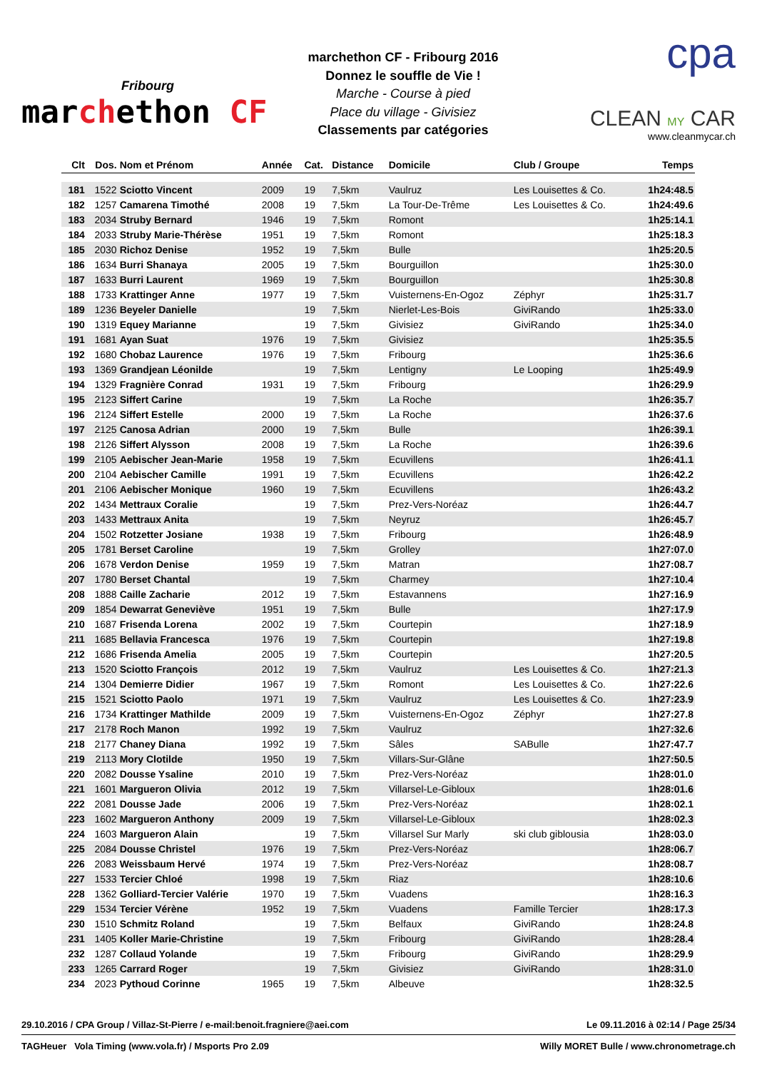Fribourg
marchethon CF
marchethon CF - Fribourg 2016
Donnez le souffle de Vie !
Marche - Course à pied
Place du village - Givisiez
Classements par catégories
cpa
CLEAN MY CAR
www.cleanmycar.ch
| Clt | Dos. | Nom et Prénom | Année | Cat. | Distance | Domicile | Club / Groupe | Temps |
| --- | --- | --- | --- | --- | --- | --- | --- | --- |
| 181 | 1522 | Sciotto Vincent | 2009 | 19 | 7,5km | Vaulruz | Les Louisettes & Co. | 1h24:48.5 |
| 182 | 1257 | Camarena Timothé | 2008 | 19 | 7,5km | La Tour-De-Trême | Les Louisettes & Co. | 1h24:49.6 |
| 183 | 2034 | Struby Bernard | 1946 | 19 | 7,5km | Romont | | 1h25:14.1 |
| 184 | 2033 | Struby Marie-Thérèse | 1951 | 19 | 7,5km | Romont | | 1h25:18.3 |
| 185 | 2030 | Richoz Denise | 1952 | 19 | 7,5km | Bulle | | 1h25:20.5 |
| 186 | 1634 | Burri Shanaya | 2005 | 19 | 7,5km | Bourguillon | | 1h25:30.0 |
| 187 | 1633 | Burri Laurent | 1969 | 19 | 7,5km | Bourguillon | | 1h25:30.8 |
| 188 | 1733 | Krattinger Anne | 1977 | 19 | 7,5km | Vuisternens-En-Ogoz | Zéphyr | 1h25:31.7 |
| 189 | 1236 | Beyeler Danielle | | 19 | 7,5km | Nierlet-Les-Bois | GiviRando | 1h25:33.0 |
| 190 | 1319 | Equey Marianne | | 19 | 7,5km | Givisiez | GiviRando | 1h25:34.0 |
| 191 | 1681 | Ayan Suat | 1976 | 19 | 7,5km | Givisiez | | 1h25:35.5 |
| 192 | 1680 | Chobaz Laurence | 1976 | 19 | 7,5km | Fribourg | | 1h25:36.6 |
| 193 | 1369 | Grandjean Léonilde | | 19 | 7,5km | Lentigny | Le Looping | 1h25:49.9 |
| 194 | 1329 | Fragnière Conrad | 1931 | 19 | 7,5km | Fribourg | | 1h26:29.9 |
| 195 | 2123 | Siffert Carine | | 19 | 7,5km | La Roche | | 1h26:35.7 |
| 196 | 2124 | Siffert Estelle | 2000 | 19 | 7,5km | La Roche | | 1h26:37.6 |
| 197 | 2125 | Canosa Adrian | 2000 | 19 | 7,5km | Bulle | | 1h26:39.1 |
| 198 | 2126 | Siffert Alysson | 2008 | 19 | 7,5km | La Roche | | 1h26:39.6 |
| 199 | 2105 | Aebischer Jean-Marie | 1958 | 19 | 7,5km | Ecuvillens | | 1h26:41.1 |
| 200 | 2104 | Aebischer Camille | 1991 | 19 | 7,5km | Ecuvillens | | 1h26:42.2 |
| 201 | 2106 | Aebischer Monique | 1960 | 19 | 7,5km | Ecuvillens | | 1h26:43.2 |
| 202 | 1434 | Mettraux Coralie | | 19 | 7,5km | Prez-Vers-Noréaz | | 1h26:44.7 |
| 203 | 1433 | Mettraux Anita | | 19 | 7,5km | Neyruz | | 1h26:45.7 |
| 204 | 1502 | Rotzetter Josiane | 1938 | 19 | 7,5km | Fribourg | | 1h26:48.9 |
| 205 | 1781 | Berset Caroline | | 19 | 7,5km | Grolley | | 1h27:07.0 |
| 206 | 1678 | Verdon Denise | 1959 | 19 | 7,5km | Matran | | 1h27:08.7 |
| 207 | 1780 | Berset Chantal | | 19 | 7,5km | Charmey | | 1h27:10.4 |
| 208 | 1888 | Caille Zacharie | 2012 | 19 | 7,5km | Estavannens | | 1h27:16.9 |
| 209 | 1854 | Dewarrat Geneviève | 1951 | 19 | 7,5km | Bulle | | 1h27:17.9 |
| 210 | 1687 | Frisenda Lorena | 2002 | 19 | 7,5km | Courtepin | | 1h27:18.9 |
| 211 | 1685 | Bellavia Francesca | 1976 | 19 | 7,5km | Courtepin | | 1h27:19.8 |
| 212 | 1686 | Frisenda Amelia | 2005 | 19 | 7,5km | Courtepin | | 1h27:20.5 |
| 213 | 1520 | Sciotto François | 2012 | 19 | 7,5km | Vaulruz | Les Louisettes & Co. | 1h27:21.3 |
| 214 | 1304 | Demierre Didier | 1967 | 19 | 7,5km | Romont | Les Louisettes & Co. | 1h27:22.6 |
| 215 | 1521 | Sciotto Paolo | 1971 | 19 | 7,5km | Vaulruz | Les Louisettes & Co. | 1h27:23.9 |
| 216 | 1734 | Krattinger Mathilde | 2009 | 19 | 7,5km | Vuisternens-En-Ogoz | Zéphyr | 1h27:27.8 |
| 217 | 2178 | Roch Manon | 1992 | 19 | 7,5km | Vaulruz | | 1h27:32.6 |
| 218 | 2177 | Chaney Diana | 1992 | 19 | 7,5km | Sâles | SABulle | 1h27:47.7 |
| 219 | 2113 | Mory Clotilde | 1950 | 19 | 7,5km | Villars-Sur-Glâne | | 1h27:50.5 |
| 220 | 2082 | Dousse Ysaline | 2010 | 19 | 7,5km | Prez-Vers-Noréaz | | 1h28:01.0 |
| 221 | 1601 | Margueron Olivia | 2012 | 19 | 7,5km | Villarsel-Le-Gibloux | | 1h28:01.6 |
| 222 | 2081 | Dousse Jade | 2006 | 19 | 7,5km | Prez-Vers-Noréaz | | 1h28:02.1 |
| 223 | 1602 | Margueron Anthony | 2009 | 19 | 7,5km | Villarsel-Le-Gibloux | | 1h28:02.3 |
| 224 | 1603 | Margueron Alain | | 19 | 7,5km | Villarsel Sur Marly | ski club giblousia | 1h28:03.0 |
| 225 | 2084 | Dousse Christel | 1976 | 19 | 7,5km | Prez-Vers-Noréaz | | 1h28:06.7 |
| 226 | 2083 | Weissbaum Hervé | 1974 | 19 | 7,5km | Prez-Vers-Noréaz | | 1h28:08.7 |
| 227 | 1533 | Tercier Chloé | 1998 | 19 | 7,5km | Riaz | | 1h28:10.6 |
| 228 | 1362 | Golliard-Tercier Valérie | 1970 | 19 | 7,5km | Vuadens | | 1h28:16.3 |
| 229 | 1534 | Tercier Vérène | 1952 | 19 | 7,5km | Vuadens | Famille Tercier | 1h28:17.3 |
| 230 | 1510 | Schmitz Roland | | 19 | 7,5km | Belfaux | GiviRando | 1h28:24.8 |
| 231 | 1405 | Koller Marie-Christine | | 19 | 7,5km | Fribourg | GiviRando | 1h28:28.4 |
| 232 | 1287 | Collaud Yolande | | 19 | 7,5km | Fribourg | GiviRando | 1h28:29.9 |
| 233 | 1265 | Carrard Roger | | 19 | 7,5km | Givisiez | GiviRando | 1h28:31.0 |
| 234 | 2023 | Pythoud Corinne | 1965 | 19 | 7,5km | Albeuve | | 1h28:32.5 |
29.10.2016 / CPA Group / Villaz-St-Pierre / e-mail:benoit.fragniere@aei.com Le 09.11.2016 à 02:14 / Page 25/34
TAGHeuer Vola Timing (www.vola.fr) / Msports Pro 2.09 Willy MORET Bulle / www.chronometrage.ch